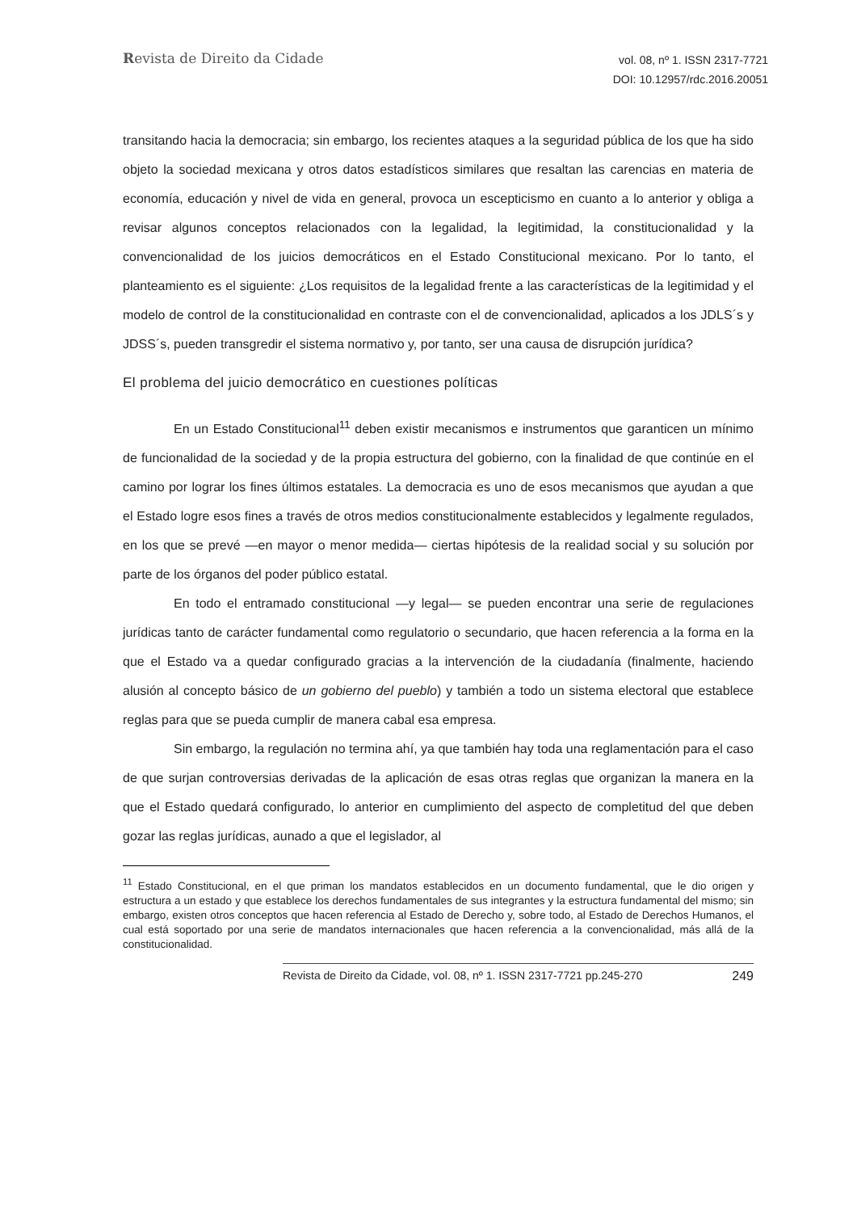Revista de Direito da Cidade
vol. 08, nº 1. ISSN 2317-7721
DOI: 10.12957/rdc.2016.20051
transitando hacia la democracia; sin embargo, los recientes ataques a la seguridad pública de los que ha sido objeto la sociedad mexicana y otros datos estadísticos similares que resaltan las carencias en materia de economía, educación y nivel de vida en general, provoca un escepticismo en cuanto a lo anterior y obliga a revisar algunos conceptos relacionados con la legalidad, la legitimidad, la constitucionalidad y la convencionalidad de los juicios democráticos en el Estado Constitucional mexicano. Por lo tanto, el planteamiento es el siguiente: ¿Los requisitos de la legalidad frente a las características de la legitimidad y el modelo de control de la constitucionalidad en contraste con el de convencionalidad, aplicados a los JDLS´s y JDSS´s, pueden transgredir el sistema normativo y, por tanto, ser una causa de disrupción jurídica?
El problema del juicio democrático en cuestiones políticas
En un Estado Constitucional<sup>11</sup> deben existir mecanismos e instrumentos que garanticen un mínimo de funcionalidad de la sociedad y de la propia estructura del gobierno, con la finalidad de que continúe en el camino por lograr los fines últimos estatales. La democracia es uno de esos mecanismos que ayudan a que el Estado logre esos fines a través de otros medios constitucionalmente establecidos y legalmente regulados, en los que se prevé —en mayor o menor medida— ciertas hipótesis de la realidad social y su solución por parte de los órganos del poder público estatal.
En todo el entramado constitucional —y legal— se pueden encontrar una serie de regulaciones jurídicas tanto de carácter fundamental como regulatorio o secundario, que hacen referencia a la forma en la que el Estado va a quedar configurado gracias a la intervención de la ciudadanía (finalmente, haciendo alusión al concepto básico de un gobierno del pueblo) y también a todo un sistema electoral que establece reglas para que se pueda cumplir de manera cabal esa empresa.
Sin embargo, la regulación no termina ahí, ya que también hay toda una reglamentación para el caso de que surjan controversias derivadas de la aplicación de esas otras reglas que organizan la manera en la que el Estado quedará configurado, lo anterior en cumplimiento del aspecto de completitud del que deben gozar las reglas jurídicas, aunado a que el legislador, al
<sup>11</sup> Estado Constitucional, en el que priman los mandatos establecidos en un documento fundamental, que le dio origen y estructura a un estado y que establece los derechos fundamentales de sus integrantes y la estructura fundamental del mismo; sin embargo, existen otros conceptos que hacen referencia al Estado de Derecho y, sobre todo, al Estado de Derechos Humanos, el cual está soportado por una serie de mandatos internacionales que hacen referencia a la convencionalidad, más allá de la constitucionalidad.
Revista de Direito da Cidade, vol. 08, nº 1. ISSN 2317-7721 pp.245-270 249